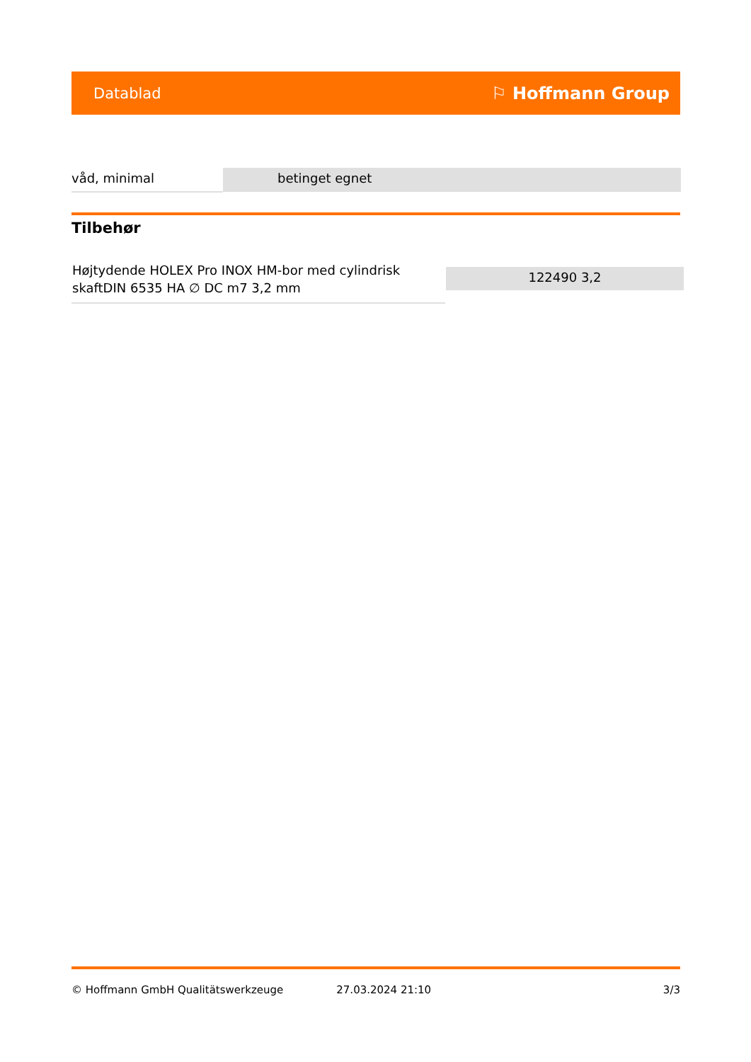Datablad ⚐ Hoffmann Group
| våd, minimal | betinget egnet |
Tilbehør
| Højtydende HOLEX Pro INOX HM-bor med cylindrisk skaftDIN 6535 HA ∅ DC m7 3,2 mm | 122490 3,2 |
© Hoffmann GmbH Qualitätswerkzeuge 27.03.2024 21:10 3/3